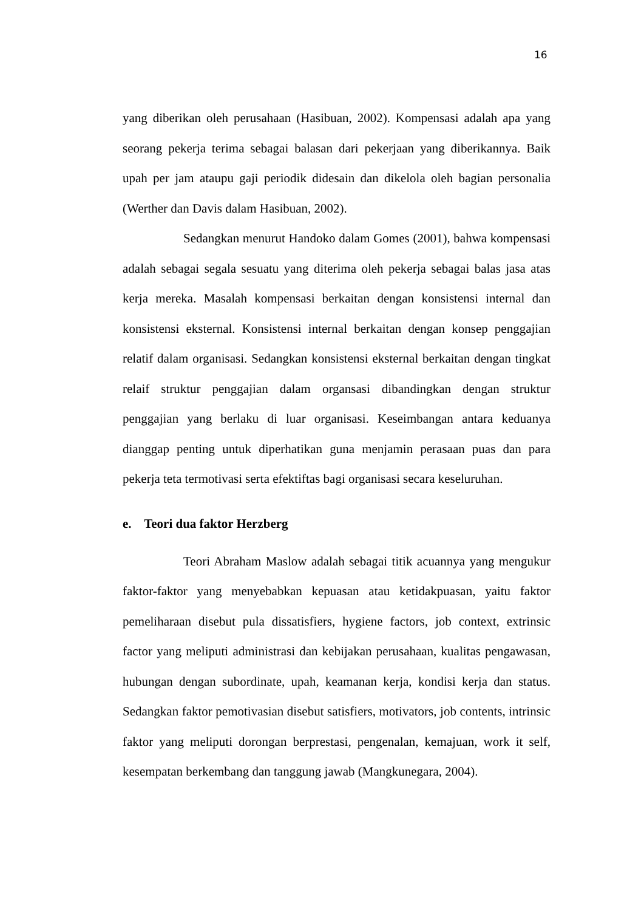16
yang diberikan oleh perusahaan (Hasibuan, 2002). Kompensasi adalah apa yang seorang pekerja terima sebagai balasan dari pekerjaan yang diberikannya. Baik upah per jam ataupu gaji periodik didesain dan dikelola oleh bagian personalia (Werther dan Davis dalam Hasibuan, 2002).
Sedangkan menurut Handoko dalam Gomes (2001), bahwa kompensasi adalah sebagai segala sesuatu yang diterima oleh pekerja sebagai balas jasa atas kerja mereka. Masalah kompensasi berkaitan dengan konsistensi internal dan konsistensi eksternal. Konsistensi internal berkaitan dengan konsep penggajian relatif dalam organisasi. Sedangkan konsistensi eksternal berkaitan dengan tingkat relaif struktur penggajian dalam organsasi dibandingkan dengan struktur penggajian yang berlaku di luar organisasi. Keseimbangan antara keduanya dianggap penting untuk diperhatikan guna menjamin perasaan puas dan para pekerja teta termotivasi serta efektiftas bagi organisasi secara keseluruhan.
e. Teori dua faktor Herzberg
Teori Abraham Maslow adalah sebagai titik acuannya yang mengukur faktor-faktor yang menyebabkan kepuasan atau ketidakpuasan, yaitu faktor pemeliharaan disebut pula dissatisfiers, hygiene factors, job context, extrinsic factor yang meliputi administrasi dan kebijakan perusahaan, kualitas pengawasan, hubungan dengan subordinate, upah, keamanan kerja, kondisi kerja dan status. Sedangkan faktor pemotivasian disebut satisfiers, motivators, job contents, intrinsic faktor yang meliputi dorongan berprestasi, pengenalan, kemajuan, work it self, kesempatan berkembang dan tanggung jawab (Mangkunegara, 2004).